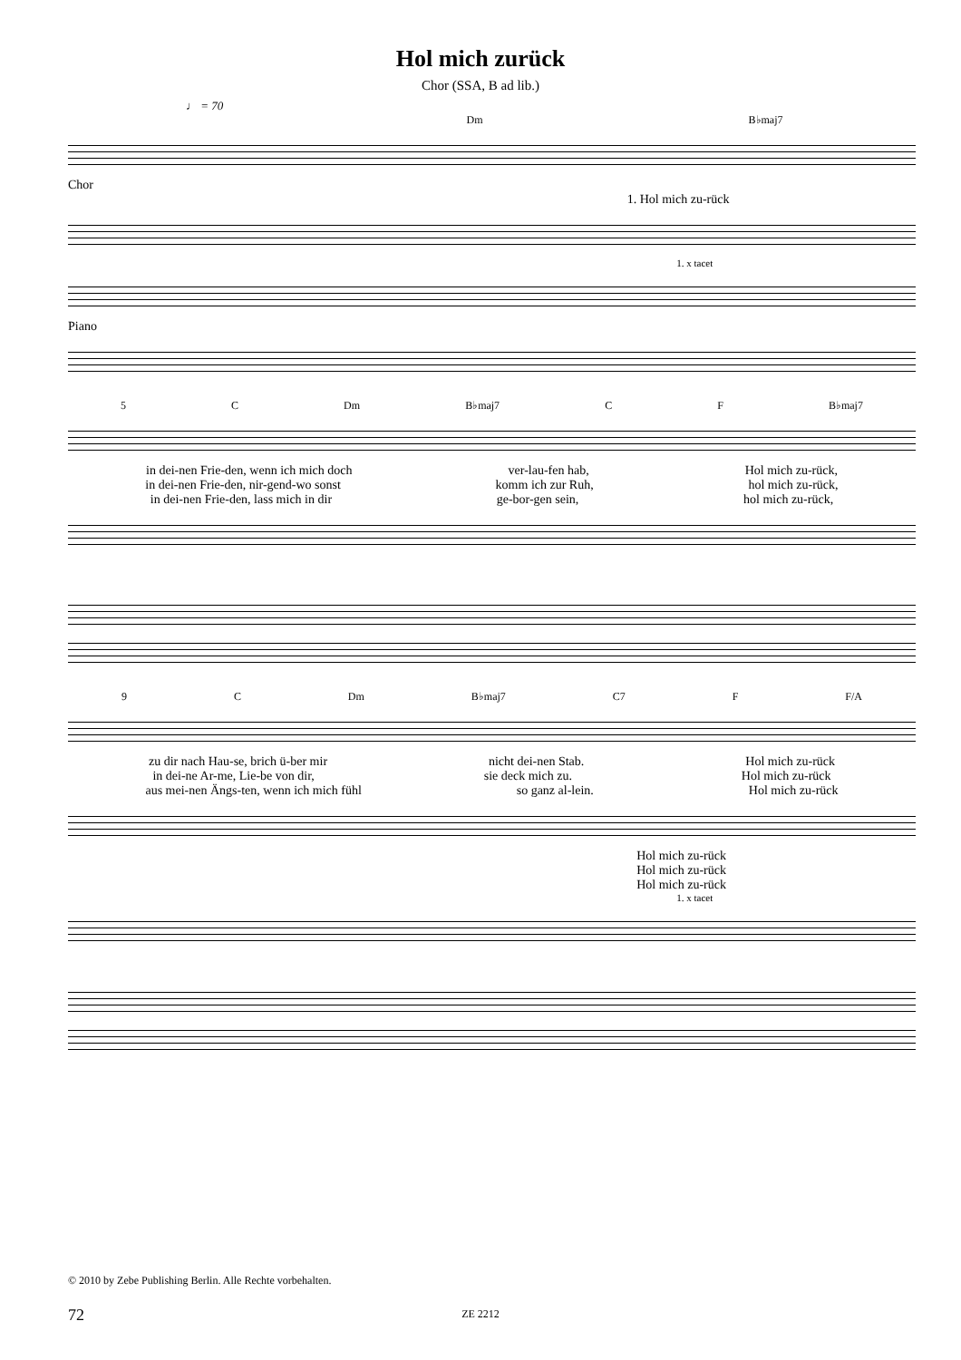Hol mich zurück
Chor (SSA, B ad lib.)
♩ = 70
Dm B♭maj7
Chor
1. Hol mich zu-rück
1. x tacet
Piano
5 C Dm B♭maj7 C F B♭maj7
in dei-nen Frie-den, wenn ich mich doch ver-lau-fen hab, Hol mich zu-rück,
in dei-nen Frie-den, nir-gend-wo sonst komm ich zur Ruh, hol mich zu-rück,
in dei-nen Frie-den, lass mich in dir ge-bor-gen sein, hol mich zu-rück,
9 C Dm B♭maj7 C7 F F/A
zu dir nach Hau-se, brich ü-ber mir nicht dei-nen Stab. Hol mich zu-rück
in dei-ne Ar-me, Lie-be von dir, sie deck mich zu. Hol mich zu-rück
aus mei-nen Ängs-ten, wenn ich mich fühl so ganz al-lein. Hol mich zu-rück
Hol mich zu-rück
Hol mich zu-rück
Hol mich zu-rück
1. x tacet
© 2010 by Zebe Publishing Berlin. Alle Rechte vorbehalten.
72
ZE 2212